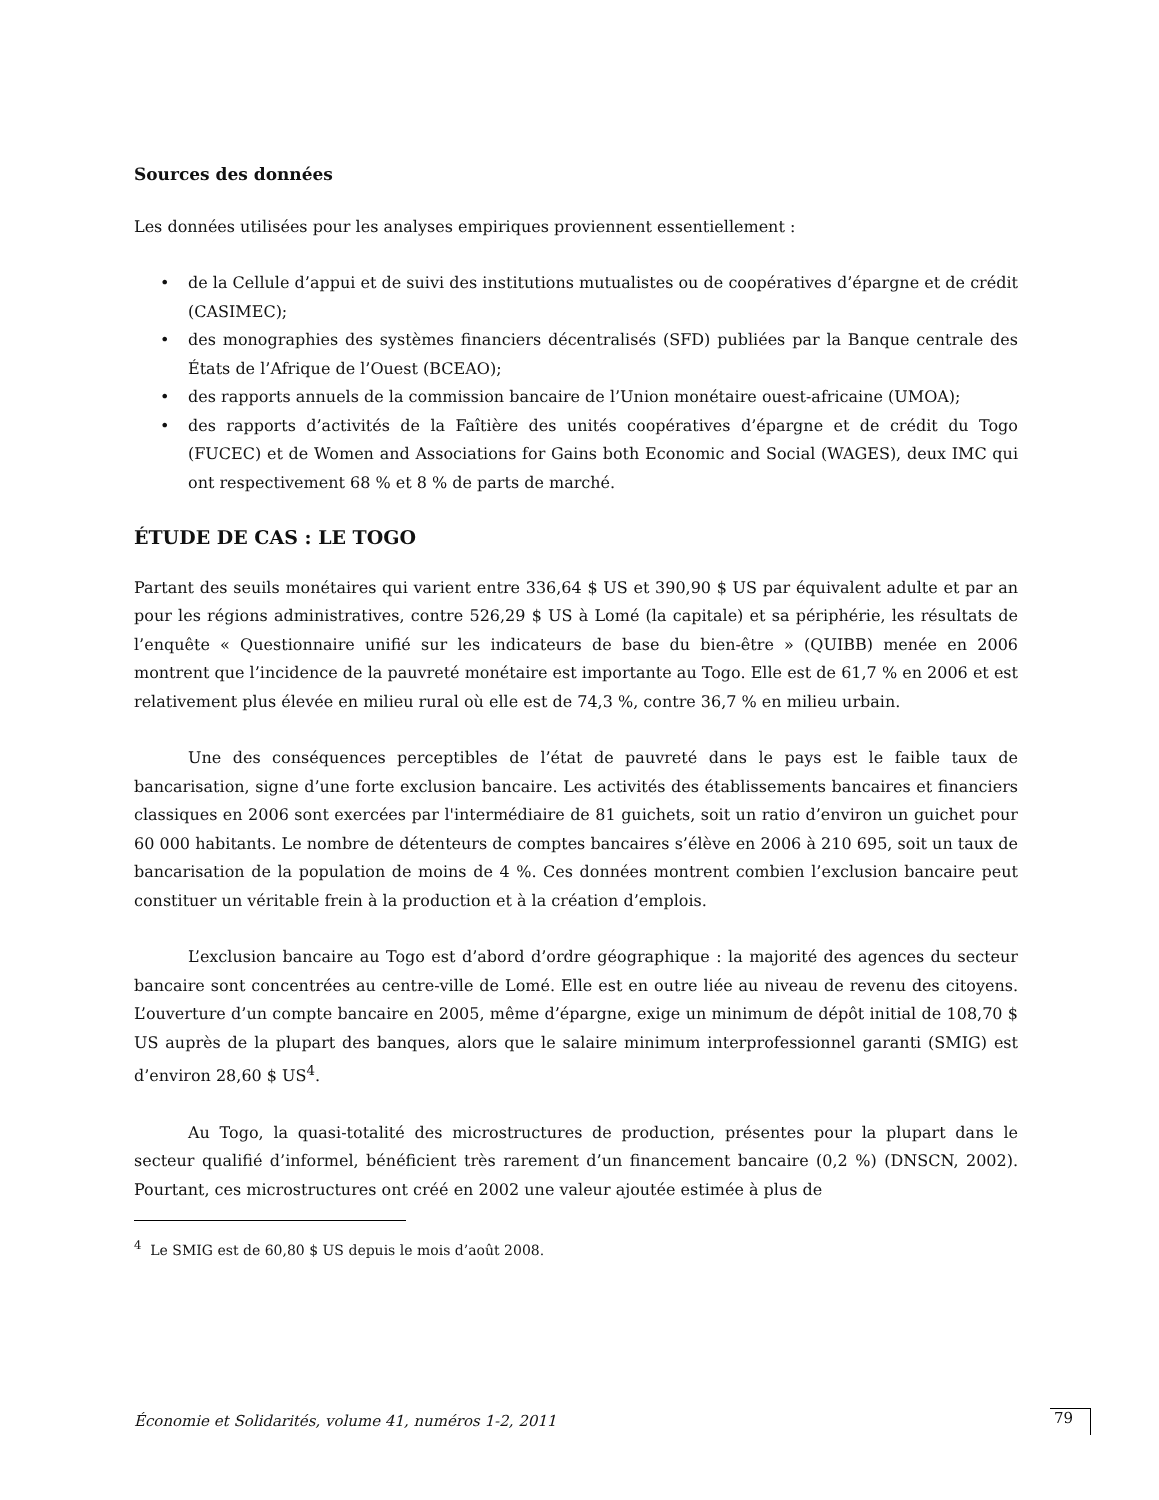Sources des données
Les données utilisées pour les analyses empiriques proviennent essentiellement :
• de la Cellule d’appui et de suivi des institutions mutualistes ou de coopératives d’épargne et de crédit (CASIMEC);
• des monographies des systèmes financiers décentralisés (SFD) publiées par la Banque centrale des États de l’Afrique de l’Ouest (BCEAO);
• des rapports annuels de la commission bancaire de l’Union monétaire ouest-africaine (UMOA);
• des rapports d’activités de la Faîtière des unités coopératives d’épargne et de crédit du Togo (FUCEC) et de Women and Associations for Gains both Economic and Social (WAGES), deux IMC qui ont respectivement 68 % et 8 % de parts de marché.
ÉTUDE DE CAS : LE TOGO
Partant des seuils monétaires qui varient entre 336,64 $ US et 390,90 $ US par équivalent adulte et par an pour les régions administratives, contre 526,29 $ US à Lomé (la capitale) et sa périphérie, les résultats de l’enquête « Questionnaire unifié sur les indicateurs de base du bien-être » (QUIBB) menée en 2006 montrent que l’incidence de la pauvreté monétaire est importante au Togo. Elle est de 61,7 % en 2006 et est relativement plus élevée en milieu rural où elle est de 74,3 %, contre 36,7 % en milieu urbain.
Une des conséquences perceptibles de l’état de pauvreté dans le pays est le faible taux de bancarisation, signe d’une forte exclusion bancaire. Les activités des établissements bancaires et financiers classiques en 2006 sont exercées par l'intermédiaire de 81 guichets, soit un ratio d’environ un guichet pour 60 000 habitants. Le nombre de détenteurs de comptes bancaires s’élève en 2006 à 210 695, soit un taux de bancarisation de la population de moins de 4 %. Ces données montrent combien l’exclusion bancaire peut constituer un véritable frein à la production et à la création d’emplois.
L’exclusion bancaire au Togo est d’abord d’ordre géographique : la majorité des agences du secteur bancaire sont concentrées au centre-ville de Lomé. Elle est en outre liée au niveau de revenu des citoyens. L’ouverture d’un compte bancaire en 2005, même d’épargne, exige un minimum de dépôt initial de 108,70 $ US auprès de la plupart des banques, alors que le salaire minimum interprofessionnel garanti (SMIG) est d’environ 28,60 $ US<sup>4</sup>.
Au Togo, la quasi-totalité des microstructures de production, présentes pour la plupart dans le secteur qualifié d’informel, bénéficient très rarement d’un financement bancaire (0,2 %) (DNSCN, 2002). Pourtant, ces microstructures ont créé en 2002 une valeur ajoutée estimée à plus de
<sup>4</sup> Le SMIG est de 60,80 $ US depuis le mois d’août 2008.
Économie et Solidarités, volume 41, numéros 1-2, 2011
79